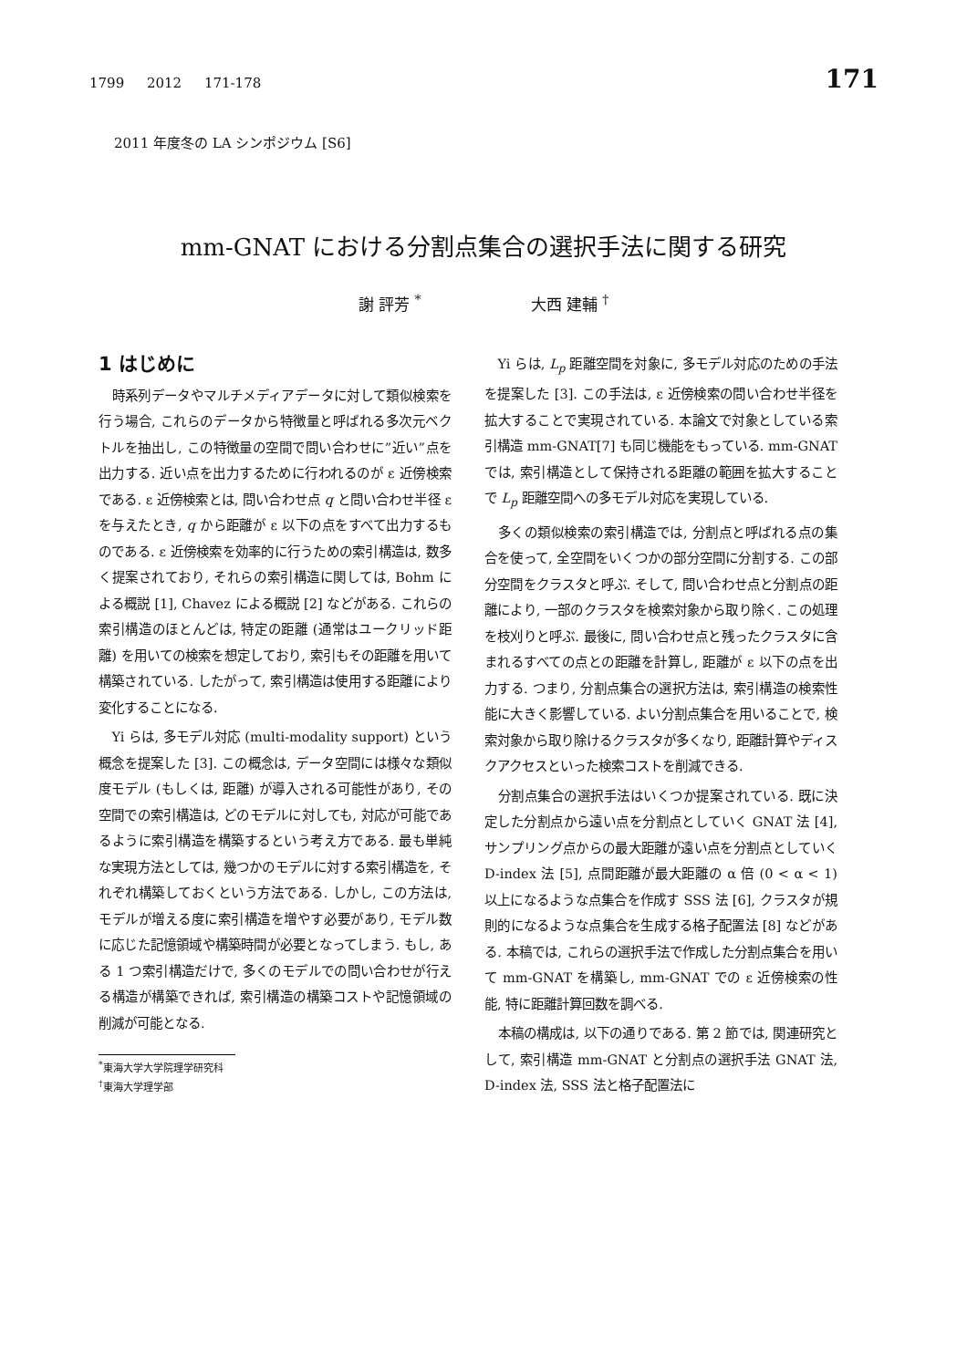1799 2012 171-178 171
2011 年度冬の LA シンポジウム [S6]
mm-GNAT における分割点集合の選択手法に関する研究
謝 評芳 <sup>*</sup> 大西 建輔 <sup>†</sup>
1 はじめに
時系列データやマルチメディアデータに対して類似検索を行う場合, これらのデータから特徴量と呼ばれる多次元ベクトルを抽出し, この特徴量の空間で問い合わせに”近い”点を出力する. 近い点を出力するために行われるのが ε 近傍検索である. ε 近傍検索とは, 問い合わせ点 q と問い合わせ半径 ε を与えたとき, q から距離が ε 以下の点をすべて出力するものである. ε 近傍検索を効率的に行うための索引構造は, 数多く提案されており, それらの索引構造に関しては, Bohm による概説 [1], Chavez による概説 [2] などがある. これらの索引構造のほとんどは, 特定の距離 (通常はユークリッド距離) を用いての検索を想定しており, 索引もその距離を用いて構築されている. したがって, 索引構造は使用する距離により変化することになる.
Yi らは, 多モデル対応 (multi-modality support) という概念を提案した [3]. この概念は, データ空間には様々な類似度モデル (もしくは, 距離) が導入される可能性があり, その空間での索引構造は, どのモデルに対しても, 対応が可能であるように索引構造を構築するという考え方である. 最も単純な実現方法としては, 幾つかのモデルに対する索引構造を, それぞれ構築しておくという方法である. しかし, この方法は, モデルが増える度に索引構造を増やす必要があり, モデル数に応じた記憶領域や構築時間が必要となってしまう. もし, ある 1 つ索引構造だけで, 多くのモデルでの問い合わせが行える構造が構築できれば, 索引構造の構築コストや記憶領域の削減が可能となる.
<sup>*</sup> 東海大学大学院理学研究科
<sup>†</sup> 東海大学理学部
Yi らは, L<sub>p</sub> 距離空間を対象に, 多モデル対応のための手法を提案した [3]. この手法は, ε 近傍検索の問い合わせ半径を拡大することで実現されている. 本論文で対象としている索引構造 mm-GNAT[7] も同じ機能をもっている. mm-GNAT では, 索引構造として保持される距離の範囲を拡大することで L<sub>p</sub> 距離空間への多モデル対応を実現している.
多くの類似検索の索引構造では, 分割点と呼ばれる点の集合を使って, 全空間をいくつかの部分空間に分割する. この部分空間をクラスタと呼ぶ. そして, 問い合わせ点と分割点の距離により, 一部のクラスタを検索対象から取り除く. この処理を枝刈りと呼ぶ. 最後に, 問い合わせ点と残ったクラスタに含まれるすべての点との距離を計算し, 距離が ε 以下の点を出力する. つまり, 分割点集合の選択方法は, 索引構造の検索性能に大きく影響している. よい分割点集合を用いることで, 検索対象から取り除けるクラスタが多くなり, 距離計算やディスクアクセスといった検索コストを削減できる.
分割点集合の選択手法はいくつか提案されている. 既に決定した分割点から遠い点を分割点としていく GNAT 法 [4], サンプリング点からの最大距離が遠い点を分割点としていく D-index 法 [5], 点間距離が最大距離の α 倍 (0 < α < 1) 以上になるような点集合を作成す SSS 法 [6], クラスタが規則的になるような点集合を生成する格子配置法 [8] などがある. 本稿では, これらの選択手法で作成した分割点集合を用いて mm-GNAT を構築し, mm-GNAT での ε 近傍検索の性能, 特に距離計算回数を調べる.
本稿の構成は, 以下の通りである. 第 2 節では, 関連研究として, 索引構造 mm-GNAT と分割点の選択手法 GNAT 法, D-index 法, SSS 法と格子配置法に